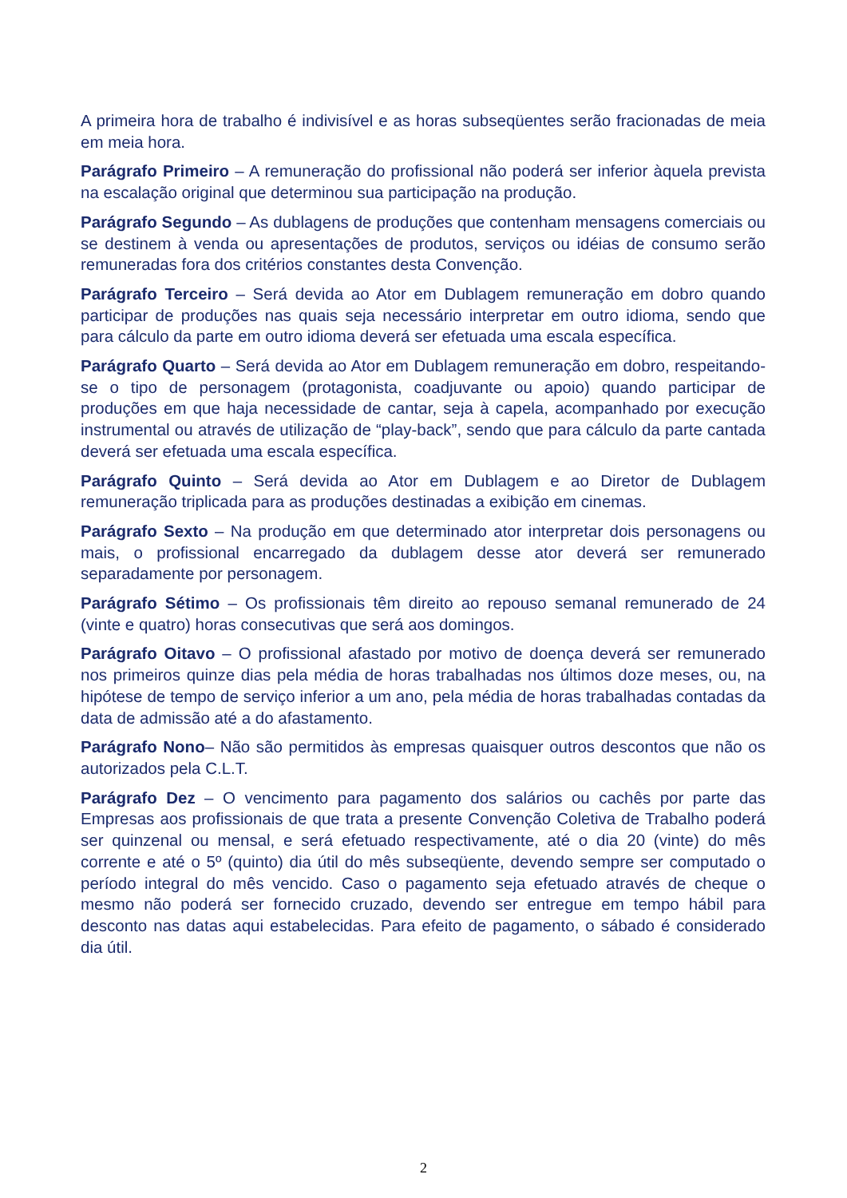A primeira hora de trabalho é indivisível e as horas subseqüentes serão fracionadas de meia em meia hora.
Parágrafo Primeiro – A remuneração do profissional não poderá ser inferior àquela prevista na escalação original que determinou sua participação na produção.
Parágrafo Segundo – As dublagens de produções que contenham mensagens comerciais ou se destinem à venda ou apresentações de produtos, serviços ou idéias de consumo serão remuneradas fora dos critérios constantes desta Convenção.
Parágrafo Terceiro – Será devida ao Ator em Dublagem remuneração em dobro quando participar de produções nas quais seja necessário interpretar em outro idioma, sendo que para cálculo da parte em outro idioma deverá ser efetuada uma escala específica.
Parágrafo Quarto – Será devida ao Ator em Dublagem remuneração em dobro, respeitando-se o tipo de personagem (protagonista, coadjuvante ou apoio) quando participar de produções em que haja necessidade de cantar, seja à capela, acompanhado por execução instrumental ou através de utilização de “play-back”, sendo que para cálculo da parte cantada deverá ser efetuada uma escala específica.
Parágrafo Quinto – Será devida ao Ator em Dublagem e ao Diretor de Dublagem remuneração triplicada para as produções destinadas a exibição em cinemas.
Parágrafo Sexto – Na produção em que determinado ator interpretar dois personagens ou mais, o profissional encarregado da dublagem desse ator deverá ser remunerado separadamente por personagem.
Parágrafo Sétimo – Os profissionais têm direito ao repouso semanal remunerado de 24 (vinte e quatro) horas consecutivas que será aos domingos.
Parágrafo Oitavo – O profissional afastado por motivo de doença deverá ser remunerado nos primeiros quinze dias pela média de horas trabalhadas nos últimos doze meses, ou, na hipótese de tempo de serviço inferior a um ano, pela média de horas trabalhadas contadas da data de admissão até a do afastamento.
Parágrafo Nono– Não são permitidos às empresas quaisquer outros descontos que não os autorizados pela C.L.T.
Parágrafo Dez – O vencimento para pagamento dos salários ou cachês por parte das Empresas aos profissionais de que trata a presente Convenção Coletiva de Trabalho poderá ser quinzenal ou mensal, e será efetuado respectivamente, até o dia 20 (vinte) do mês corrente e até o 5º (quinto) dia útil do mês subseqüente, devendo sempre ser computado o período integral do mês vencido. Caso o pagamento seja efetuado através de cheque o mesmo não poderá ser fornecido cruzado, devendo ser entregue em tempo hábil para desconto nas datas aqui estabelecidas. Para efeito de pagamento, o sábado é considerado dia útil.
2